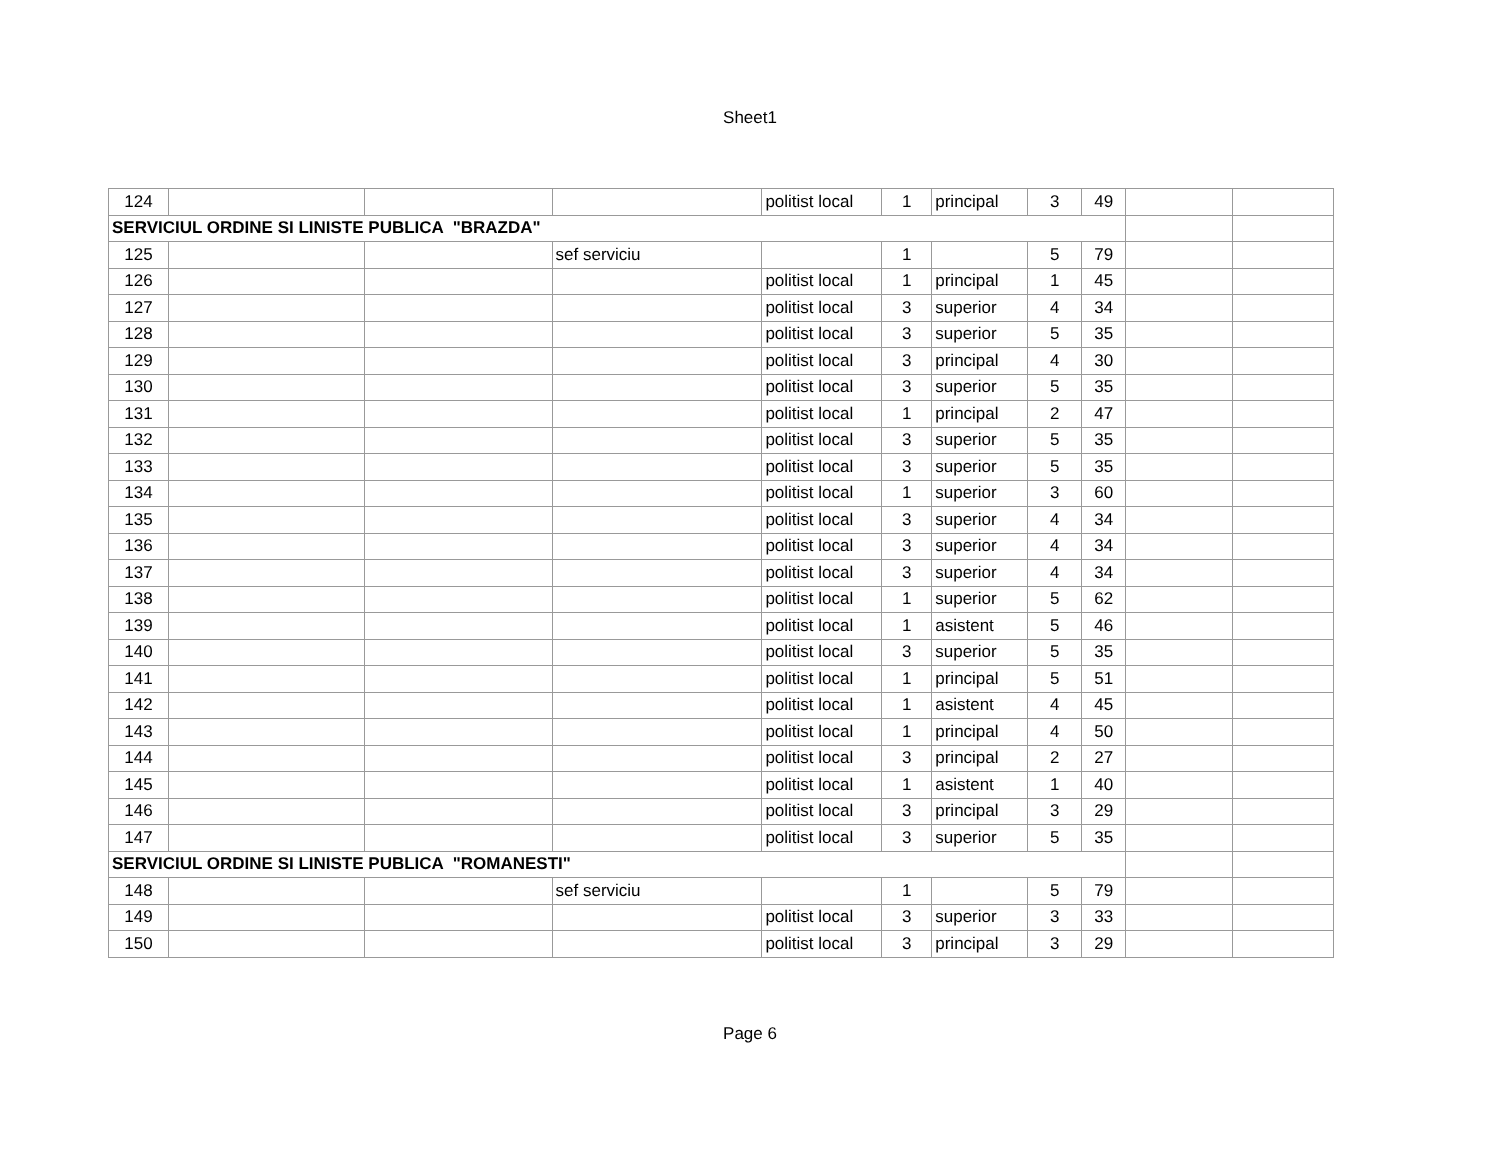Sheet1
| 124 | | | | politist local | 1 | principal | 3 | 49 | | |
| SERVICIUL ORDINE SI LINISTE PUBLICA "BRAZDA" | | | | | | | | | | |
| 125 | | | sef serviciu | | 1 | | 5 | 79 | | |
| 126 | | | | politist local | 1 | principal | 1 | 45 | | |
| 127 | | | | politist local | 3 | superior | 4 | 34 | | |
| 128 | | | | politist local | 3 | superior | 5 | 35 | | |
| 129 | | | | politist local | 3 | principal | 4 | 30 | | |
| 130 | | | | politist local | 3 | superior | 5 | 35 | | |
| 131 | | | | politist local | 1 | principal | 2 | 47 | | |
| 132 | | | | politist local | 3 | superior | 5 | 35 | | |
| 133 | | | | politist local | 3 | superior | 5 | 35 | | |
| 134 | | | | politist local | 1 | superior | 3 | 60 | | |
| 135 | | | | politist local | 3 | superior | 4 | 34 | | |
| 136 | | | | politist local | 3 | superior | 4 | 34 | | |
| 137 | | | | politist local | 3 | superior | 4 | 34 | | |
| 138 | | | | politist local | 1 | superior | 5 | 62 | | |
| 139 | | | | politist local | 1 | asistent | 5 | 46 | | |
| 140 | | | | politist local | 3 | superior | 5 | 35 | | |
| 141 | | | | politist local | 1 | principal | 5 | 51 | | |
| 142 | | | | politist local | 1 | asistent | 4 | 45 | | |
| 143 | | | | politist local | 1 | principal | 4 | 50 | | |
| 144 | | | | politist local | 3 | principal | 2 | 27 | | |
| 145 | | | | politist local | 1 | asistent | 1 | 40 | | |
| 146 | | | | politist local | 3 | principal | 3 | 29 | | |
| 147 | | | | politist local | 3 | superior | 5 | 35 | | |
| SERVICIUL ORDINE SI LINISTE PUBLICA "ROMANESTI" | | | | | | | | | | |
| 148 | | | sef serviciu | | 1 | | 5 | 79 | | |
| 149 | | | | politist local | 3 | superior | 3 | 33 | | |
| 150 | | | | politist local | 3 | principal | 3 | 29 | | |
Page 6